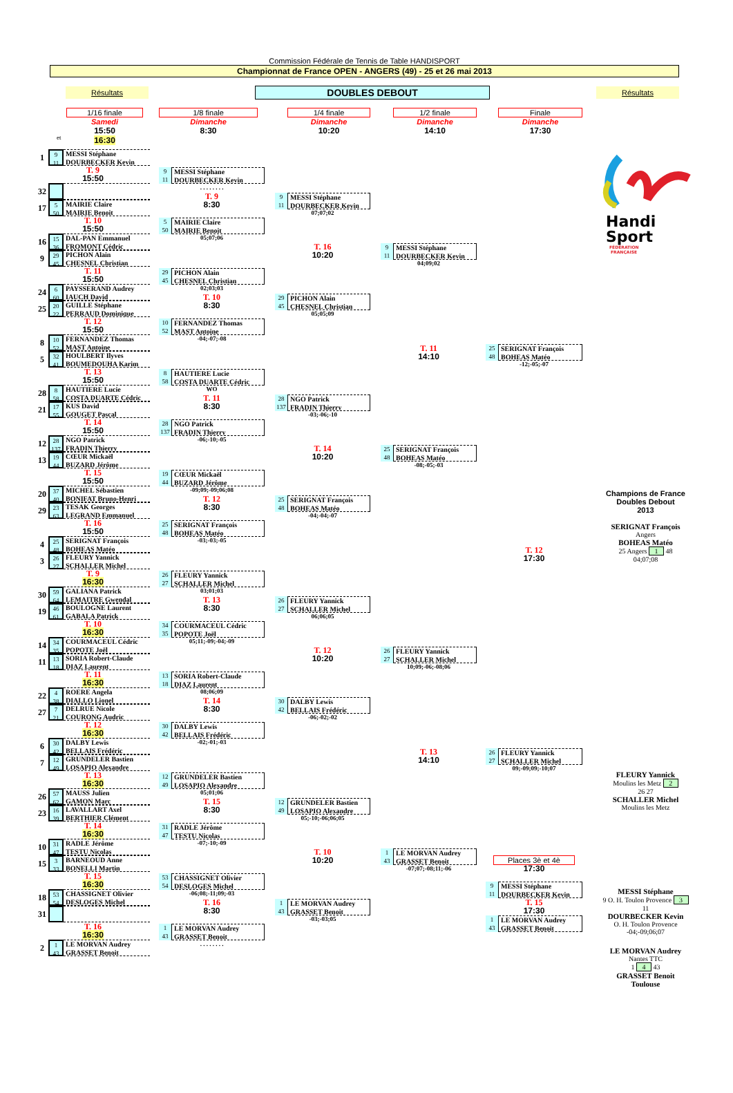Commission Fédérale de Tennis de Table HANDISPORT
Championnat de France OPEN - ANGERS (49) - 25 et 26 mai 2013
Résultats
DOUBLES DEBOUT
Résultats
1/16 finale
Samedi
15:50
16:30
et
1 9
11 MESSI Stéphane
DOURBECKER Kevin
T. 9
15:50
32
17 5
50 MAIRIE Claire
MAIRIE Benoit
T. 10
15:50
16 15
36 DAL-PAN Emmanuel
FROMONT Cédric
9 29
45 PICHON Alain
CHESNEL Christian
T. 11
15:50
24 6
60 PAYSSERAND Audrey
IAUCH David
25 20
22 GUILLE Stéphane
PERRAUD Dominique
T. 12
15:50
8 10
52 FERNANDEZ Thomas
MAST Antoine
5 32
41 HOULBERT Ilyves
BOUMEDOUHA Karim
T. 13
15:50
28 8
58 HAUTIERE Lucie
COSTA DUARTE Cédric
21 17
55 KUS David
GOUGET Pascal
T. 14
15:50
12 28
137 NGO Patrick
FRADIN Thierry
13 19
44 CŒUR Mickaël
BUZARD Jérôme
T. 15
15:50
20 37
40 MICHEL Sébastien
BONIFAT Bruno-Henri
29 23
63 TESAK Georges
LEGRAND Emmanuel
T. 16
15:50
4 25
48 SERIGNAT François
BOHEAS Matéo
3 26
27 FLEURY Yannick
SCHALLER Michel
T. 9
16:30
30 59
64 GALIANA Patrick
LEMAITRE Gwendal
19 46
61 BOULOGNE Laurent
GABALA Patrick
T. 10
16:30
14 34
35 COURMACEUL Cédric
POPOTE Joël
11 13
18 SORIA Robert-Claude
DIAZ Laurent
T. 11
16:30
22 4
38 ROERE Angela
DIALLO Lionel
27 7
21 DELRUE Nicole
COURONG Audric
T. 12
16:30
6 30
42 DALBY Lewis
BELLAIS Frédéric
7 12
49 GRUNDELER Bastien
LOSAPIO Alexandre
T. 13
16:30
26 57
62 MAUSS Julien
GAMON Marc
23 16
39 LAVALLART Axel
BERTHIER Clément
T. 14
16:30
10 31
47 RADLE Jérôme
TESTU Nicolas
15 3
33 BARNEOUD Anne
BONELLI Martin
T. 15
16:30
18 53
54 CHASSIGNET Olivier
DESLOGES Michel
31
T. 16
16:30
2 1
43 LE MORVAN Audrey
GRASSET Benoit
1/8 finale
Dimanche
8:30
9
11 MESSI Stéphane
DOURBECKER Kevin
. . . . . . . .
T. 9
8:30
5
50 MAIRIE Claire
MAIRIE Benoit
05;07;06
29
45 PICHON Alain
CHESNEL Christian
02;03;03
T. 10
8:30
10
52 FERNANDEZ Thomas
MAST Antoine
-04;-07;-08
8
58 HAUTIERE Lucie
COSTA DUARTE Cédric
WO
T. 11
8:30
28
137 NGO Patrick
FRADIN Thierry
-06;-10;-05
19
44 CŒUR Mickaël
BUZARD Jérôme
-09;09;-09;06;08
T. 12
8:30
25
48 SERIGNAT François
BOHEAS Matéo
-03;-03;-05
26
27 FLEURY Yannick
SCHALLER Michel
03;01;03
T. 13
8:30
34
35 COURMACEUL Cédric
POPOTE Joël
05;11;-09;-04;-09
13
18 SORIA Robert-Claude
DIAZ Laurent
08;06;09
T. 14
8:30
30
42 DALBY Lewis
BELLAIS Frédéric
-02;-01;-03
12
49 GRUNDELER Bastien
LOSAPIO Alexandre
05;01;06
T. 15
8:30
31
47 RADLE Jérôme
TESTU Nicolas
-07;-10;-09
53
54 CHASSIGNET Olivier
DESLOGES Michel
-06;08;-11;09;-03
T. 16
8:30
1
43 LE MORVAN Audrey
GRASSET Benoit
. . . . . . . .
1/4 finale
Dimanche
10:20
9
11 MESSI Stéphane
DOURBECKER Kevin
07;07;02
T. 16
10:20
29
45 PICHON Alain
CHESNEL Christian
05;05;09
28
137 NGO Patrick
FRADIN Thierry
-03;-06;-10
T. 14
10:20
25
48 SERIGNAT François
BOHEAS Matéo
-04;-04;-07
26
27 FLEURY Yannick
SCHALLER Michel
06;06;05
T. 12
10:20
30
42 DALBY Lewis
BELLAIS Frédéric
-06;-02;-02
12
49 GRUNDELER Bastien
LOSAPIO Alexandre
05;-10;-06;06;05
T. 10
10:20
1
43 LE MORVAN Audrey
GRASSET Benoit
-03;-03;05
1/2 finale
Dimanche
14:10
9
11 MESSI Stéphane
DOURBECKER Kevin
04;09;02
T. 11
14:10
25
48 SERIGNAT François
BOHEAS Matéo
-08;-05;-03
26
27 FLEURY Yannick
SCHALLER Michel
10;09;-06;-08;06
T. 13
14:10
1
43 LE MORVAN Audrey
GRASSET Benoit
-07;07;-08;11;-06
Finale
Dimanche
17:30
25
48 SERIGNAT François
BOHEAS Matéo
-12;-05;-07
T. 12
17:30
26
27 FLEURY Yannick
SCHALLER Michel
09;-09;09;-10;07
Places 3è et 4è
17:30
9
11 MESSI Stéphane
DOURBECKER Kevin
T. 15
17:30
1
43 LE MORVAN Audrey
GRASSET Benoit
Handi
Sport
FÉDÉRATION
FRANÇAISE
Champions de France
Doubles Debout
2013
SERIGNAT François
Angers
BOHEAS Matéo
25 Angers 1 48
04;07;08
FLEURY Yannick
Moulins les Metz 2
26 27
SCHALLER Michel
Moulins les Metz
MESSI Stéphane
9 O. H. Toulon Provence 3
11
DOURBECKER Kevin
O. H. Toulon Provence
-04;-09;06;07
LE MORVAN Audrey
Nantes TTC
1 4 43
GRASSET Benoit
Toulouse